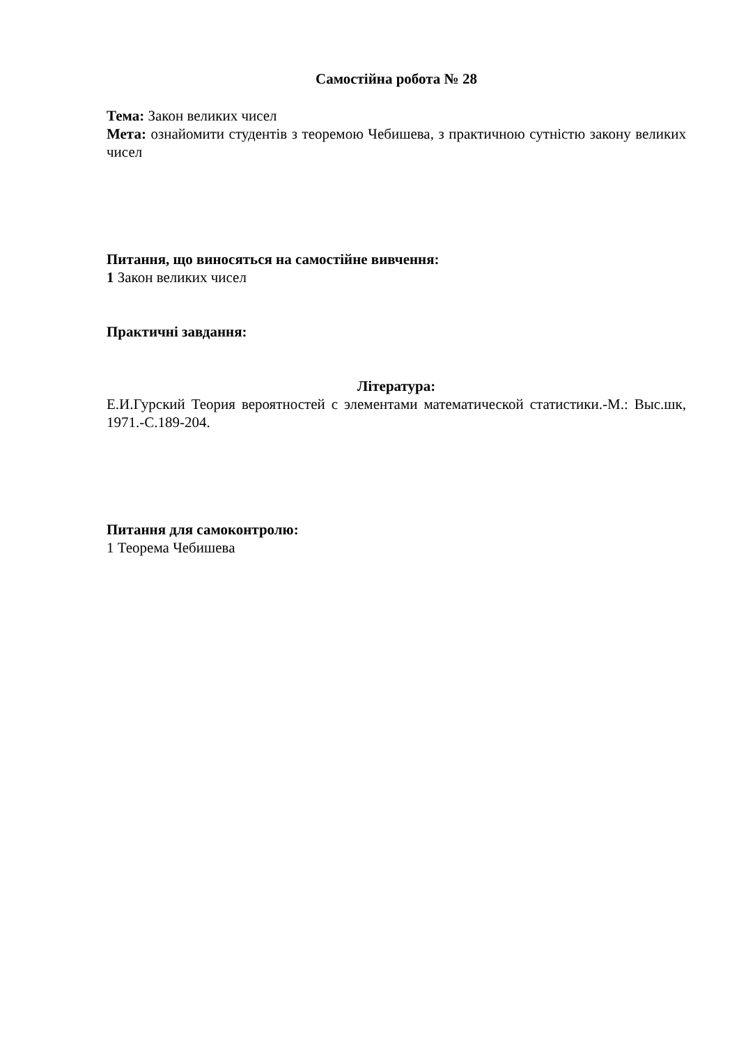Самостійна робота № 28
Тема: Закон великих чисел
Мета: ознайомити студентів з теоремою Чебишева, з практичною сутністю закону великих чисел
Питання, що виносяться на самостійне вивчення:
1 Закон великих чисел
Практичні завдання:
Література:
Е.И.Гурский Теория вероятностей с элементами математической статистики.-М.: Выс.шк, 1971.-С.189-204.
Питання для самоконтролю:
1 Теорема Чебишева